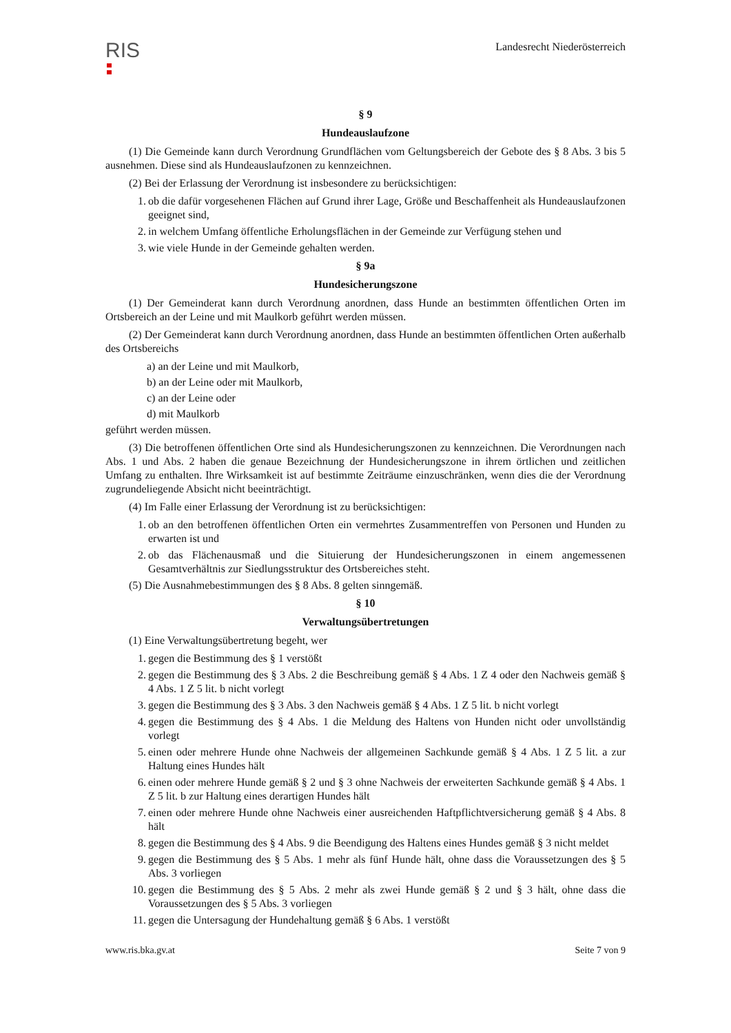RIS
Landesrecht Niederösterreich
§ 9
Hundeauslaufzone
(1) Die Gemeinde kann durch Verordnung Grundflächen vom Geltungsbereich der Gebote des § 8 Abs. 3 bis 5 ausnehmen. Diese sind als Hundeauslaufzonen zu kennzeichnen.
(2) Bei der Erlassung der Verordnung ist insbesondere zu berücksichtigen:
1. ob die dafür vorgesehenen Flächen auf Grund ihrer Lage, Größe und Beschaffenheit als Hundeauslaufzonen geeignet sind,
2. in welchem Umfang öffentliche Erholungsflächen in der Gemeinde zur Verfügung stehen und
3. wie viele Hunde in der Gemeinde gehalten werden.
§ 9a
Hundesicherungszone
(1) Der Gemeinderat kann durch Verordnung anordnen, dass Hunde an bestimmten öffentlichen Orten im Ortsbereich an der Leine und mit Maulkorb geführt werden müssen.
(2) Der Gemeinderat kann durch Verordnung anordnen, dass Hunde an bestimmten öffentlichen Orten außerhalb des Ortsbereichs
a) an der Leine und mit Maulkorb,
b) an der Leine oder mit Maulkorb,
c) an der Leine oder
d) mit Maulkorb
geführt werden müssen.
(3) Die betroffenen öffentlichen Orte sind als Hundesicherungszonen zu kennzeichnen. Die Verordnungen nach Abs. 1 und Abs. 2 haben die genaue Bezeichnung der Hundesicherungszone in ihrem örtlichen und zeitlichen Umfang zu enthalten. Ihre Wirksamkeit ist auf bestimmte Zeiträume einzuschränken, wenn dies die der Verordnung zugrundeliegende Absicht nicht beeinträchtigt.
(4) Im Falle einer Erlassung der Verordnung ist zu berücksichtigen:
1. ob an den betroffenen öffentlichen Orten ein vermehrtes Zusammentreffen von Personen und Hunden zu erwarten ist und
2. ob das Flächenausmaß und die Situierung der Hundesicherungszonen in einem angemessenen Gesamtverhältnis zur Siedlungsstruktur des Ortsbereiches steht.
(5) Die Ausnahmebestimmungen des § 8 Abs. 8 gelten sinngemäß.
§ 10
Verwaltungsübertretungen
(1) Eine Verwaltungsübertretung begeht, wer
1. gegen die Bestimmung des § 1 verstößt
2. gegen die Bestimmung des § 3 Abs. 2 die Beschreibung gemäß § 4 Abs. 1 Z 4 oder den Nachweis gemäß § 4 Abs. 1 Z 5 lit. b nicht vorlegt
3. gegen die Bestimmung des § 3 Abs. 3 den Nachweis gemäß § 4 Abs. 1 Z 5 lit. b nicht vorlegt
4. gegen die Bestimmung des § 4 Abs. 1 die Meldung des Haltens von Hunden nicht oder unvollständig vorlegt
5. einen oder mehrere Hunde ohne Nachweis der allgemeinen Sachkunde gemäß § 4 Abs. 1 Z 5 lit. a zur Haltung eines Hundes hält
6. einen oder mehrere Hunde gemäß § 2 und § 3 ohne Nachweis der erweiterten Sachkunde gemäß § 4 Abs. 1 Z 5 lit. b zur Haltung eines derartigen Hundes hält
7. einen oder mehrere Hunde ohne Nachweis einer ausreichenden Haftpflichtversicherung gemäß § 4 Abs. 8 hält
8. gegen die Bestimmung des § 4 Abs. 9 die Beendigung des Haltens eines Hundes gemäß § 3 nicht meldet
9. gegen die Bestimmung des § 5 Abs. 1 mehr als fünf Hunde hält, ohne dass die Voraussetzungen des § 5 Abs. 3 vorliegen
10. gegen die Bestimmung des § 5 Abs. 2 mehr als zwei Hunde gemäß § 2 und § 3 hält, ohne dass die Voraussetzungen des § 5 Abs. 3 vorliegen
11. gegen die Untersagung der Hundehaltung gemäß § 6 Abs. 1 verstößt
www.ris.bka.gv.at Seite 7 von 9